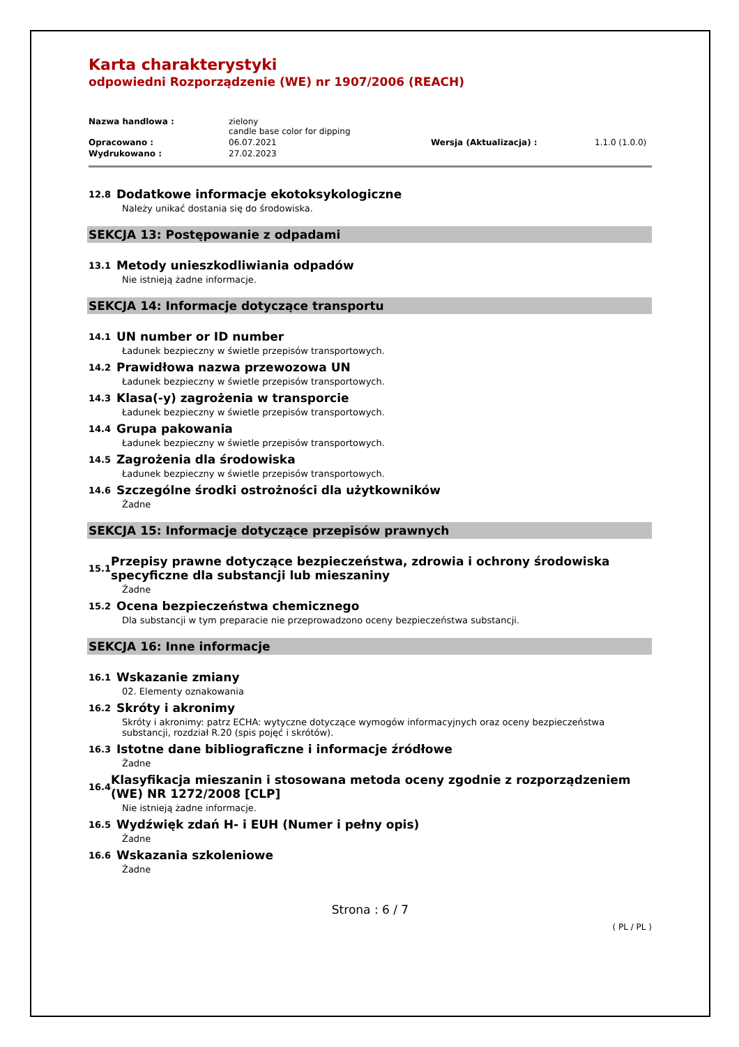Karta charakterystyki
odpowiedni Rozporządzenie (WE) nr 1907/2006 (REACH)
Nazwa handlowa :
zielony
candle base color for dipping
Opracowano :
06.07.2021
Wersja (Aktualizacja) :
1.1.0 (1.0.0)
Wydrukowano :
27.02.2023
12.8 Dodatkowe informacje ekotoksykologiczne
Należy unikać dostania się do środowiska.
SEKCJA 13: Postępowanie z odpadami
13.1 Metody unieszkodliwiania odpadów
Nie istnieją żadne informacje.
SEKCJA 14: Informacje dotyczące transportu
14.1 UN number or ID number
Ładunek bezpieczny w świetle przepisów transportowych.
14.2 Prawidłowa nazwa przewozowa UN
Ładunek bezpieczny w świetle przepisów transportowych.
14.3 Klasa(-y) zagrożenia w transporcie
Ładunek bezpieczny w świetle przepisów transportowych.
14.4 Grupa pakowania
Ładunek bezpieczny w świetle przepisów transportowych.
14.5 Zagrożenia dla środowiska
Ładunek bezpieczny w świetle przepisów transportowych.
14.6 Szczególne środki ostrożności dla użytkowników
Żadne
SEKCJA 15: Informacje dotyczące przepisów prawnych
15.1 Przepisy prawne dotyczące bezpieczeństwa, zdrowia i ochrony środowiska specyficzne dla substancji lub mieszaniny
Żadne
15.2 Ocena bezpieczeństwa chemicznego
Dla substancji w tym preparacie nie przeprowadzono oceny bezpieczeństwa substancji.
SEKCJA 16: Inne informacje
16.1 Wskazanie zmiany
02. Elementy oznakowania
16.2 Skróty i akronimy
Skróty i akronimy: patrz ECHA: wytyczne dotyczące wymogów informacyjnych oraz oceny bezpieczeństwa substancji, rozdział R.20 (spis pojęć i skrótów).
16.3 Istotne dane bibliograficzne i informacje źródłowe
Żadne
16.4 Klasyfikacja mieszanin i stosowana metoda oceny zgodnie z rozporządzeniem (WE) NR 1272/2008 [CLP]
Nie istnieją żadne informacje.
16.5 Wydźwięk zdań H- i EUH (Numer i pełny opis)
Żadne
16.6 Wskazania szkoleniowe
Żadne
Strona : 6 / 7
( PL / PL )